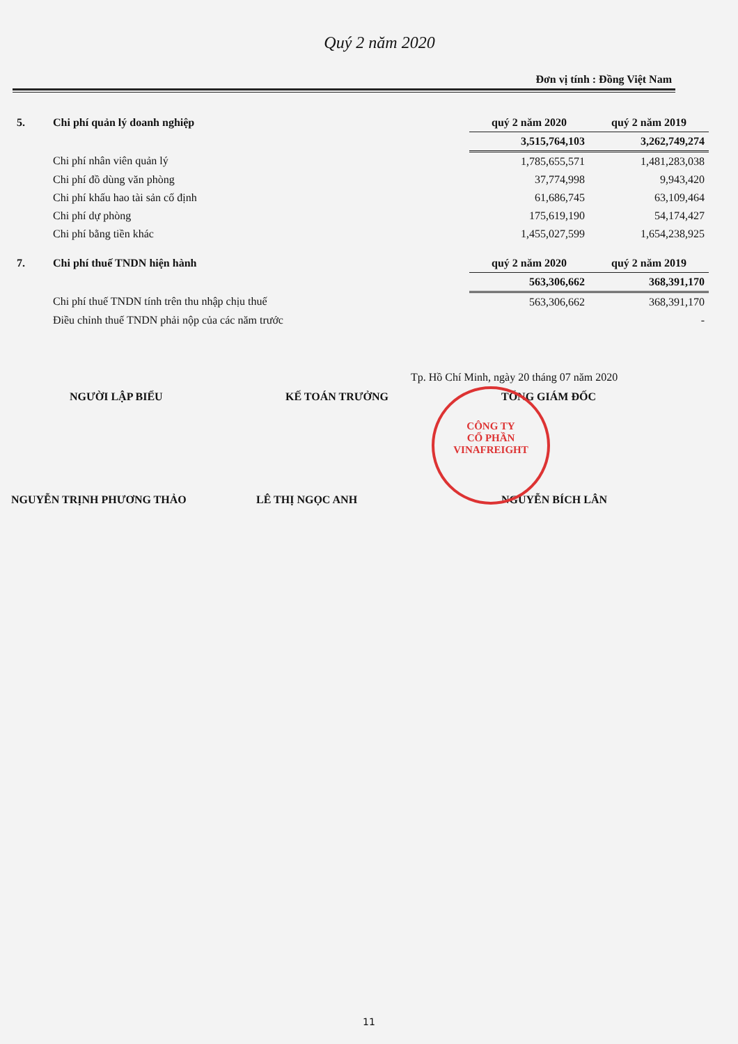Quý 2 năm 2020
Đơn vị tính : Đồng Việt Nam
| 5. | Chi phí quản lý doanh nghiệp | quý 2 năm 2020 | quý 2 năm 2019 |
| | | 3,515,764,103 | 3,262,749,274 |
| | Chi phí nhân viên quản lý | 1,785,655,571 | 1,481,283,038 |
| | Chi phí đồ dùng văn phòng | 37,774,998 | 9,943,420 |
| | Chi phí khấu hao tài sản cố định | 61,686,745 | 63,109,464 |
| | Chi phí dự phòng | 175,619,190 | 54,174,427 |
| | Chi phí bằng tiền khác | 1,455,027,599 | 1,654,238,925 |
| 7. | Chi phí thuế TNDN hiện hành | quý 2 năm 2020 | quý 2 năm 2019 |
| | | 563,306,662 | 368,391,170 |
| | Chi phí thuế TNDN tính trên thu nhập chịu thuế | 563,306,662 | 368,391,170 |
| | Điều chỉnh thuế TNDN phải nộp của các năm trước | | - |
Tp. Hồ Chí Minh, ngày 20 tháng 07 năm 2020
NGƯỜI LẬP BIỂU KẾ TOÁN TRƯỞNG TỔNG GIÁM ĐỐC
NGUYỄN TRỊNH PHƯƠNG THẢO LÊ THỊ NGỌC ANH NGUYỄN BÍCH LÂN
CÔNG TY
CỔ PHẦN
VINAFREIGHT
11